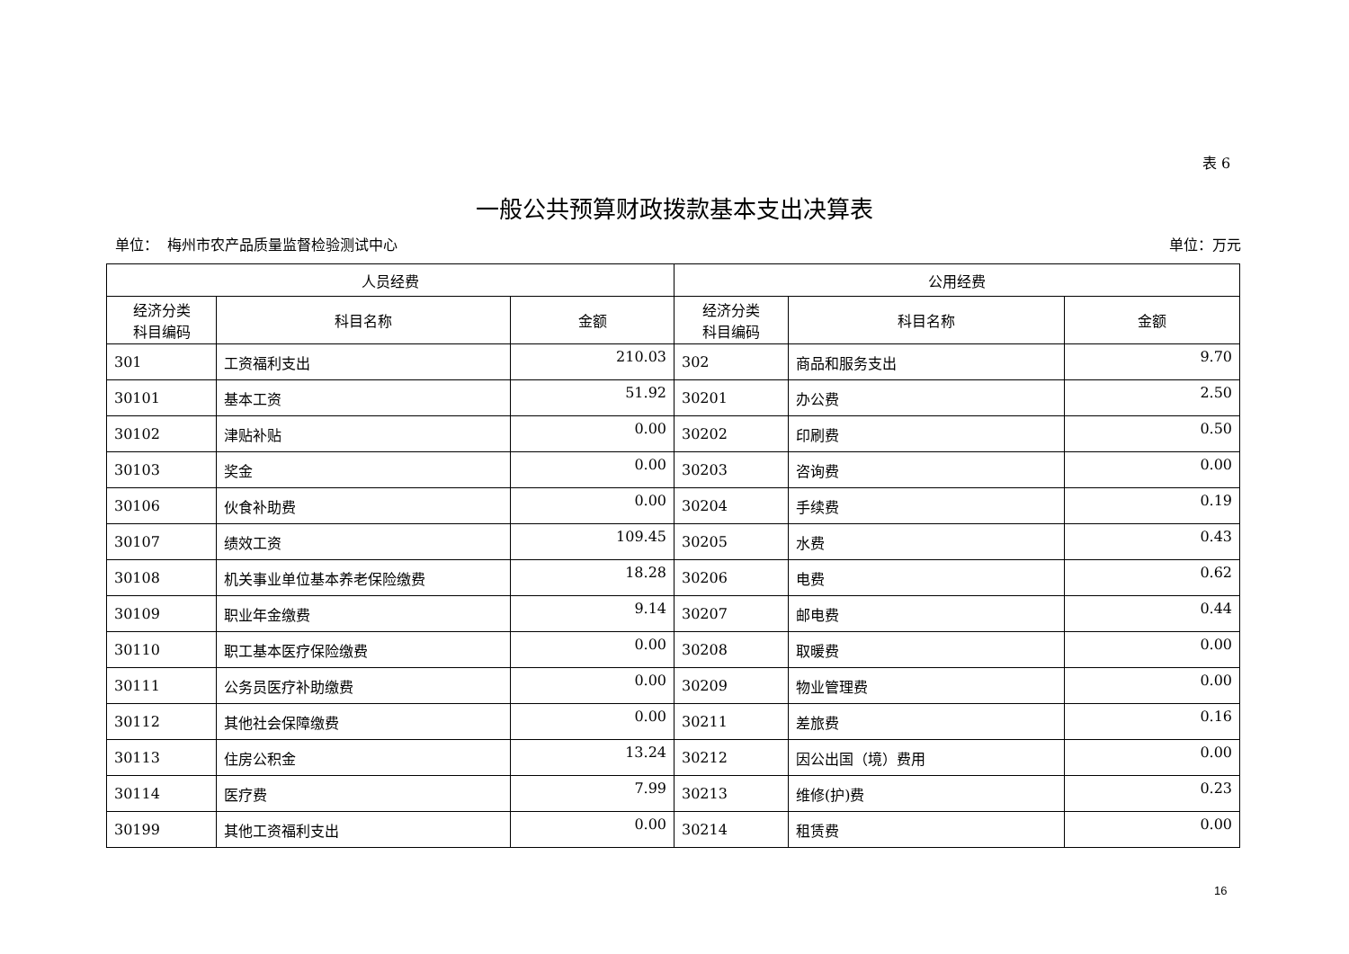表 6
一般公共预算财政拨款基本支出决算表
单位： 梅州市农产品质量监督检验测试中心 单位：万元
| 人员经费 | | | 公用经费 | | |
| --- | --- | --- | --- | --- | --- |
| 经济分类 科目编码 | 科目名称 | 金额 | 经济分类 科目编码 | 科目名称 | 金额 |
| 301 | 工资福利支出 | 210.03 | 302 | 商品和服务支出 | 9.70 |
| 30101 | 基本工资 | 51.92 | 30201 | 办公费 | 2.50 |
| 30102 | 津贴补贴 | 0.00 | 30202 | 印刷费 | 0.50 |
| 30103 | 奖金 | 0.00 | 30203 | 咨询费 | 0.00 |
| 30106 | 伙食补助费 | 0.00 | 30204 | 手续费 | 0.19 |
| 30107 | 绩效工资 | 109.45 | 30205 | 水费 | 0.43 |
| 30108 | 机关事业单位基本养老保险缴费 | 18.28 | 30206 | 电费 | 0.62 |
| 30109 | 职业年金缴费 | 9.14 | 30207 | 邮电费 | 0.44 |
| 30110 | 职工基本医疗保险缴费 | 0.00 | 30208 | 取暖费 | 0.00 |
| 30111 | 公务员医疗补助缴费 | 0.00 | 30209 | 物业管理费 | 0.00 |
| 30112 | 其他社会保障缴费 | 0.00 | 30211 | 差旅费 | 0.16 |
| 30113 | 住房公积金 | 13.24 | 30212 | 因公出国（境）费用 | 0.00 |
| 30114 | 医疗费 | 7.99 | 30213 | 维修(护)费 | 0.23 |
| 30199 | 其他工资福利支出 | 0.00 | 30214 | 租赁费 | 0.00 |
16